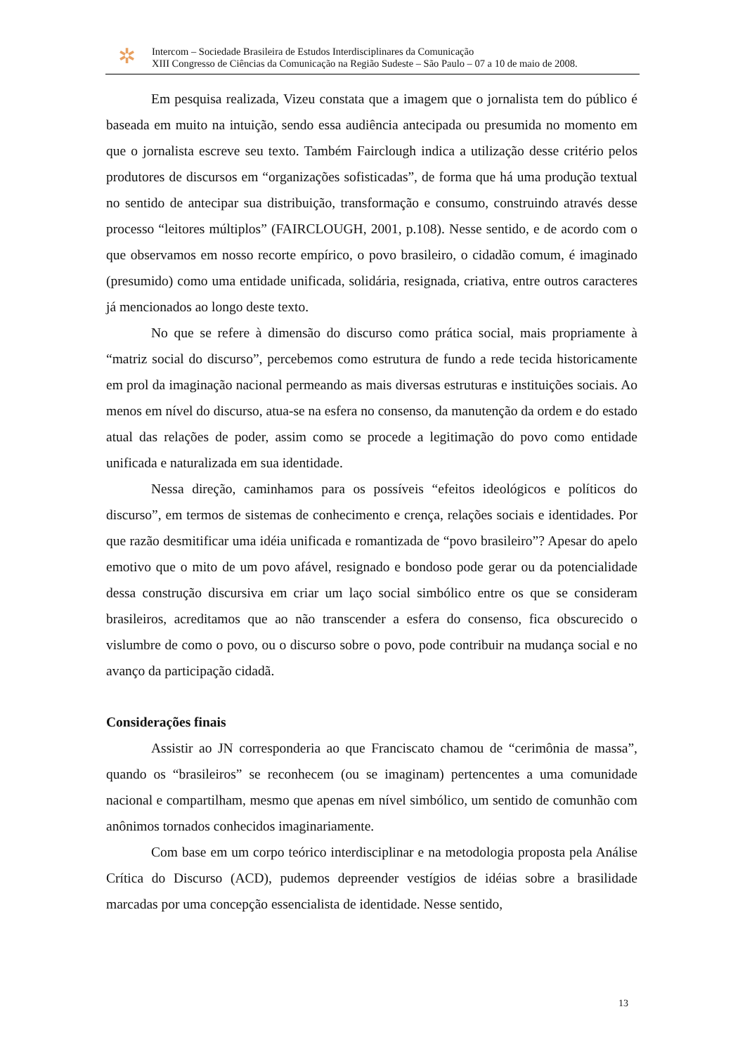✲
Intercom – Sociedade Brasileira de Estudos Interdisciplinares da Comunicação
XIII Congresso de Ciências da Comunicação na Região Sudeste – São Paulo – 07 a 10 de maio de 2008.
Em pesquisa realizada, Vizeu constata que a imagem que o jornalista tem do público é baseada em muito na intuição, sendo essa audiência antecipada ou presumida no momento em que o jornalista escreve seu texto. Também Fairclough indica a utilização desse critério pelos produtores de discursos em “organizações sofisticadas”, de forma que há uma produção textual no sentido de antecipar sua distribuição, transformação e consumo, construindo através desse processo “leitores múltiplos” (FAIRCLOUGH, 2001, p.108). Nesse sentido, e de acordo com o que observamos em nosso recorte empírico, o povo brasileiro, o cidadão comum, é imaginado (presumido) como uma entidade unificada, solidária, resignada, criativa, entre outros caracteres já mencionados ao longo deste texto.
No que se refere à dimensão do discurso como prática social, mais propriamente à “matriz social do discurso”, percebemos como estrutura de fundo a rede tecida historicamente em prol da imaginação nacional permeando as mais diversas estruturas e instituições sociais. Ao menos em nível do discurso, atua-se na esfera no consenso, da manutenção da ordem e do estado atual das relações de poder, assim como se procede a legitimação do povo como entidade unificada e naturalizada em sua identidade.
Nessa direção, caminhamos para os possíveis “efeitos ideológicos e políticos do discurso”, em termos de sistemas de conhecimento e crença, relações sociais e identidades. Por que razão desmitificar uma idéia unificada e romantizada de “povo brasileiro”? Apesar do apelo emotivo que o mito de um povo afável, resignado e bondoso pode gerar ou da potencialidade dessa construção discursiva em criar um laço social simbólico entre os que se consideram brasileiros, acreditamos que ao não transcender a esfera do consenso, fica obscurecido o vislumbre de como o povo, ou o discurso sobre o povo, pode contribuir na mudança social e no avanço da participação cidadã.
Considerações finais
Assistir ao JN corresponderia ao que Franciscato chamou de “cerimônia de massa”, quando os “brasileiros” se reconhecem (ou se imaginam) pertencentes a uma comunidade nacional e compartilham, mesmo que apenas em nível simbólico, um sentido de comunhão com anônimos tornados conhecidos imaginariamente.
Com base em um corpo teórico interdisciplinar e na metodologia proposta pela Análise Crítica do Discurso (ACD), pudemos depreender vestígios de idéias sobre a brasilidade marcadas por uma concepção essencialista de identidade. Nesse sentido,
13